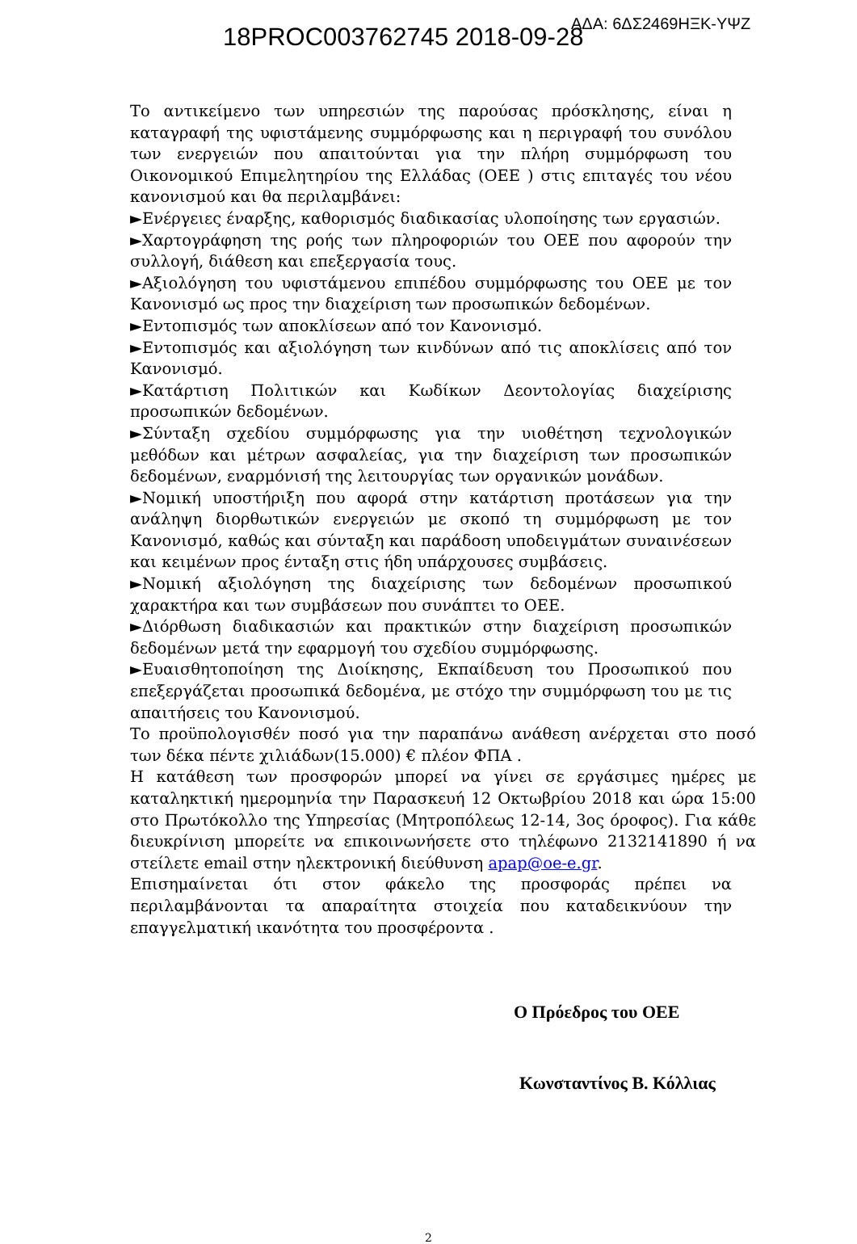18PROC003762745 2018-09-28 ΑΔΑ: 6ΔΣ2469ΗΞΚ-ΥΨΖ
Το αντικείμενο των υπηρεσιών της παρούσας πρόσκλησης, είναι η καταγραφή της υφιστάμενης συμμόρφωσης και η περιγραφή του συνόλου των ενεργειών που απαιτούνται για την πλήρη συμμόρφωση του Οικονομικού Επιμελητηρίου της Ελλάδας (ΟΕΕ ) στις επιταγές του νέου κανονισμού και θα περιλαμβάνει:
►Ενέργειες έναρξης, καθορισμός διαδικασίας υλοποίησης των εργασιών.
►Χαρτογράφηση της ροής των πληροφοριών του ΟΕΕ που αφορούν την συλλογή, διάθεση και επεξεργασία τους.
►Αξιολόγηση του υφιστάμενου επιπέδου συμμόρφωσης του ΟΕΕ με τον Κανονισμό ως προς την διαχείριση των προσωπικών δεδομένων.
►Εντοπισμός των αποκλίσεων από τον Κανονισμό.
►Εντοπισμός και αξιολόγηση των κινδύνων από τις αποκλίσεις από τον Κανονισμό.
►Κατάρτιση Πολιτικών και Κωδίκων Δεοντολογίας διαχείρισης προσωπικών δεδομένων.
►Σύνταξη σχεδίου συμμόρφωσης για την υιοθέτηση τεχνολογικών μεθόδων και μέτρων ασφαλείας, για την διαχείριση των προσωπικών δεδομένων, εναρμόνισή της λειτουργίας των οργανικών μονάδων.
►Νομική υποστήριξη που αφορά στην κατάρτιση προτάσεων για την ανάληψη διορθωτικών ενεργειών με σκοπό τη συμμόρφωση με τον Κανονισμό, καθώς και σύνταξη και παράδοση υποδειγμάτων συναινέσεων και κειμένων προς ένταξη στις ήδη υπάρχουσες συμβάσεις.
►Νομική αξιολόγηση της διαχείρισης των δεδομένων προσωπικού χαρακτήρα και των συμβάσεων που συνάπτει το ΟΕΕ.
►Διόρθωση διαδικασιών και πρακτικών στην διαχείριση προσωπικών δεδομένων μετά την εφαρμογή του σχεδίου συμμόρφωσης.
►Ευαισθητοποίηση της Διοίκησης, Εκπαίδευση του Προσωπικού που επεξεργάζεται προσωπικά δεδομένα, με στόχο την συμμόρφωση του με τις απαιτήσεις του Κανονισμού.
Το προϋπολογισθέν ποσό για την παραπάνω ανάθεση ανέρχεται στο ποσό των δέκα πέντε χιλιάδων(15.000) € πλέον ΦΠΑ .
Η κατάθεση των προσφορών μπορεί να γίνει σε εργάσιμες ημέρες με καταληκτική ημερομηνία την Παρασκευή 12 Οκτωβρίου 2018 και ώρα 15:00 στο Πρωτόκολλο της Υπηρεσίας (Μητροπόλεως 12-14, 3ος όροφος). Για κάθε διευκρίνιση μπορείτε να επικοινωνήσετε στο τηλέφωνο 2132141890 ή να στείλετε email στην ηλεκτρονική διεύθυνση apap@oe-e.gr.
Επισημαίνεται ότι στον φάκελο της προσφοράς πρέπει να περιλαμβάνονται τα απαραίτητα στοιχεία που καταδεικνύουν την επαγγελματική ικανότητα του προσφέροντα .
Ο Πρόεδρος του ΟΕΕ
Κωνσταντίνος Β. Κόλλιας
2